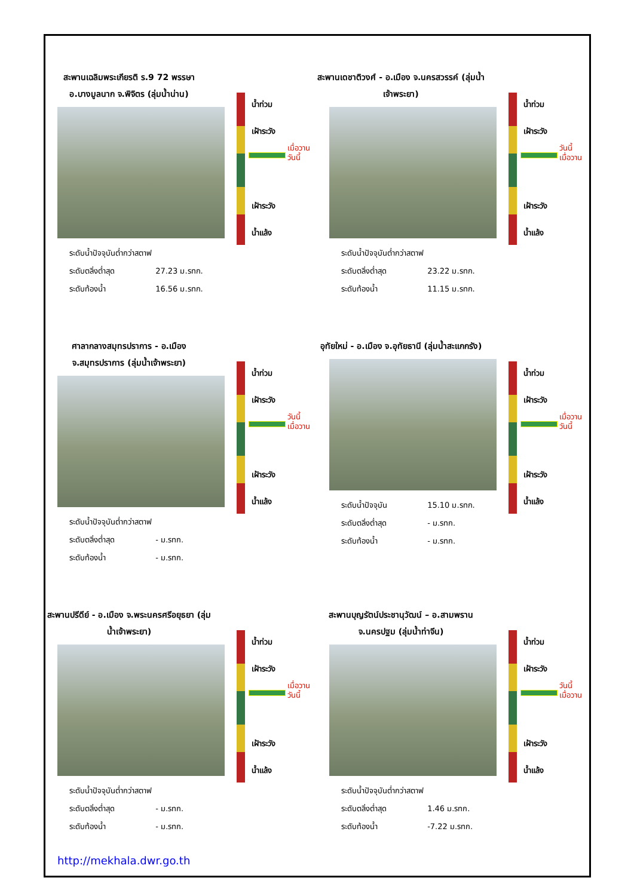สะพานเฉลิมพระเกียรติ ร.9 72 พรรษา อ.บางมูลนาก จ.พิจิตร (ลุ่มน้ำน่าน)
น้ำท่วม
เฝ้าระวัง
เฝ้าระวัง
น้ำแล้ง
เมื่อวาน
วันนี้
ระดับน้ำปัจจุบันต่ำกว่าสตาฟ
ระดับตลิ่งต่ำสุด 27.23 ม.รทก.
ระดับท้องน้ำ 16.56 ม.รทก.
สะพานเดชาติวงศ์ - อ.เมือง จ.นครสวรรค์ (ลุ่มน้ำเจ้าพระยา)
น้ำท่วม
เฝ้าระวัง
เฝ้าระวัง
น้ำแล้ง
วันนี้
เมื่อวาน
ระดับน้ำปัจจุบันต่ำกว่าสตาฟ
ระดับตลิ่งต่ำสุด 23.22 ม.รทก.
ระดับท้องน้ำ 11.15 ม.รทก.
ศาลากลางสมุทรปราการ - อ.เมือง จ.สมุทรปราการ (ลุ่มน้ำเจ้าพระยา)
น้ำท่วม
เฝ้าระวัง
เฝ้าระวัง
น้ำแล้ง
วันนี้
เมื่อวาน
ระดับน้ำปัจจุบันต่ำกว่าสตาฟ
ระดับตลิ่งต่ำสุด - ม.รทก.
ระดับท้องน้ำ - ม.รทก.
อุทัยใหม่ - อ.เมือง จ.อุทัยธานี (ลุ่มน้ำสะแกกรัง)
น้ำท่วม
เฝ้าระวัง
เฝ้าระวัง
น้ำแล้ง
เมื่อวาน
วันนี้
ระดับน้ำปัจจุบัน 15.10 ม.รทก.
ระดับตลิ่งต่ำสุด - ม.รทก.
ระดับท้องน้ำ - ม.รทก.
สะพานปรีดีย์ - อ.เมือง จ.พระนครศรีอยุธยา (ลุ่มน้ำเจ้าพระยา)
น้ำท่วม
เฝ้าระวัง
เฝ้าระวัง
น้ำแล้ง
เมื่อวาน
วันนี้
ระดับน้ำปัจจุบันต่ำกว่าสตาฟ
ระดับตลิ่งต่ำสุด - ม.รทก.
ระดับท้องน้ำ - ม.รทก.
สะพานบุญรัตน์ประชานุวัฒน์ – อ.สามพราน จ.นครปฐม (ลุ่มน้ำท่าจีน)
น้ำท่วม
เฝ้าระวัง
เฝ้าระวัง
น้ำแล้ง
วันนี้
เมื่อวาน
ระดับน้ำปัจจุบันต่ำกว่าสตาฟ
ระดับตลิ่งต่ำสุด 1.46 ม.รทก.
ระดับท้องน้ำ -7.22 ม.รทก.
http://mekhala.dwr.go.th